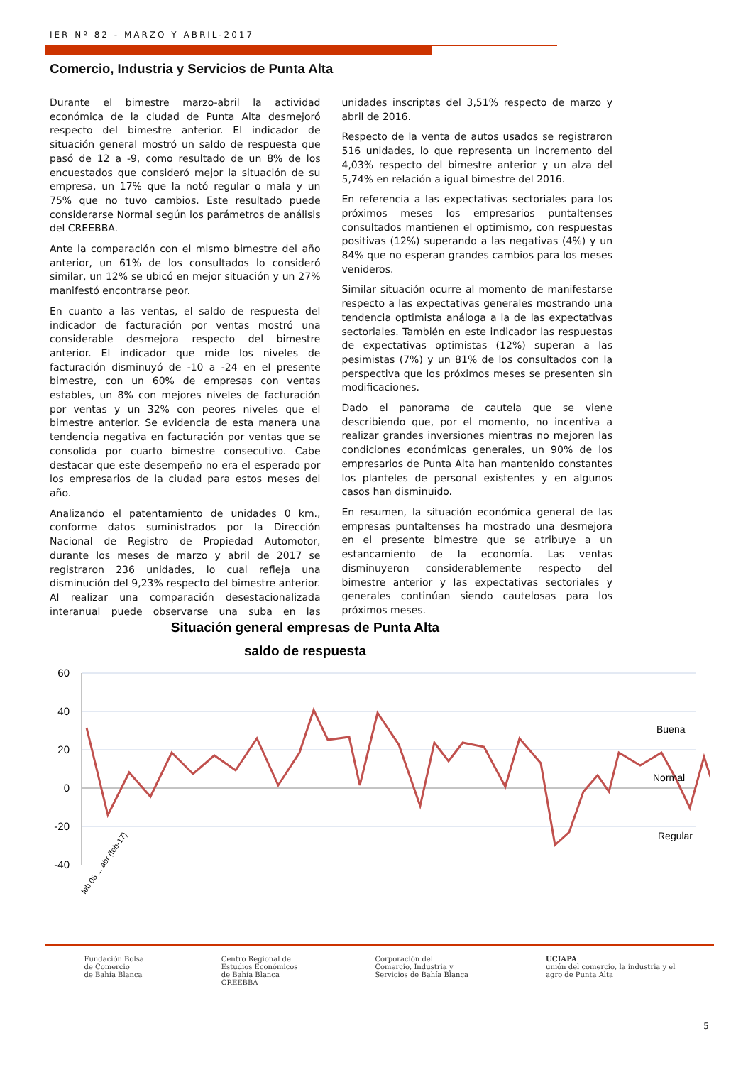IER Nº 82 - MARZO Y ABRIL-2017
Comercio, Industria y Servicios de Punta Alta
Durante el bimestre marzo-abril la actividad económica de la ciudad de Punta Alta desmejoró respecto del bimestre anterior. El indicador de situación general mostró un saldo de respuesta que pasó de 12 a -9, como resultado de un 8% de los encuestados que consideró mejor la situación de su empresa, un 17% que la notó regular o mala y un 75% que no tuvo cambios. Este resultado puede considerarse Normal según los parámetros de análisis del CREEBBA.
Ante la comparación con el mismo bimestre del año anterior, un 61% de los consultados lo consideró similar, un 12% se ubicó en mejor situación y un 27% manifestó encontrarse peor.
En cuanto a las ventas, el saldo de respuesta del indicador de facturación por ventas mostró una considerable desmejora respecto del bimestre anterior. El indicador que mide los niveles de facturación disminuyó de -10 a -24 en el presente bimestre, con un 60% de empresas con ventas estables, un 8% con mejores niveles de facturación por ventas y un 32% con peores niveles que el bimestre anterior. Se evidencia de esta manera una tendencia negativa en facturación por ventas que se consolida por cuarto bimestre consecutivo. Cabe destacar que este desempeño no era el esperado por los empresarios de la ciudad para estos meses del año.
Analizando el patentamiento de unidades 0 km., conforme datos suministrados por la Dirección Nacional de Registro de Propiedad Automotor, durante los meses de marzo y abril de 2017 se registraron 236 unidades, lo cual refleja una disminución del 9,23% respecto del bimestre anterior. Al realizar una comparación desestacionalizada interanual puede observarse una suba en las unidades inscriptas del 3,51% respecto de marzo y abril de 2016.
Respecto de la venta de autos usados se registraron 516 unidades, lo que representa un incremento del 4,03% respecto del bimestre anterior y un alza del 5,74% en relación a igual bimestre del 2016.
En referencia a las expectativas sectoriales para los próximos meses los empresarios puntaltenses consultados mantienen el optimismo, con respuestas positivas (12%) superando a las negativas (4%) y un 84% que no esperan grandes cambios para los meses venideros.
Similar situación ocurre al momento de manifestarse respecto a las expectativas generales mostrando una tendencia optimista análoga a la de las expectativas sectoriales. También en este indicador las respuestas de expectativas optimistas (12%) superan a las pesimistas (7%) y un 81% de los consultados con la perspectiva que los próximos meses se presenten sin modificaciones.
Dado el panorama de cautela que se viene describiendo que, por el momento, no incentiva a realizar grandes inversiones mientras no mejoren las condiciones económicas generales, un 90% de los empresarios de Punta Alta han mantenido constantes los planteles de personal existentes y en algunos casos han disminuido.
En resumen, la situación económica general de las empresas puntaltenses ha mostrado una desmejora en el presente bimestre que se atribuye a un estancamiento de la economía. Las ventas disminuyeron considerablemente respecto del bimestre anterior y las expectativas sectoriales y generales continúan siendo cautelosas para los próximos meses.
Situación general empresas de Punta Alta
saldo de respuesta
60
40
20
0
-20
-40
Buena
Normal
Regular
feb 08 ... abr (feb-17)
Fundación Bolsa
de Comercio
de Bahía Blanca
Centro Regional de
Estudios Económicos
de Bahía Blanca
CREEBBA
Corporación del
Comercio, Industria y
Servicios de Bahía Blanca
UCIAPA
unión del comercio, la industria y el
agro de Punta Alta
5